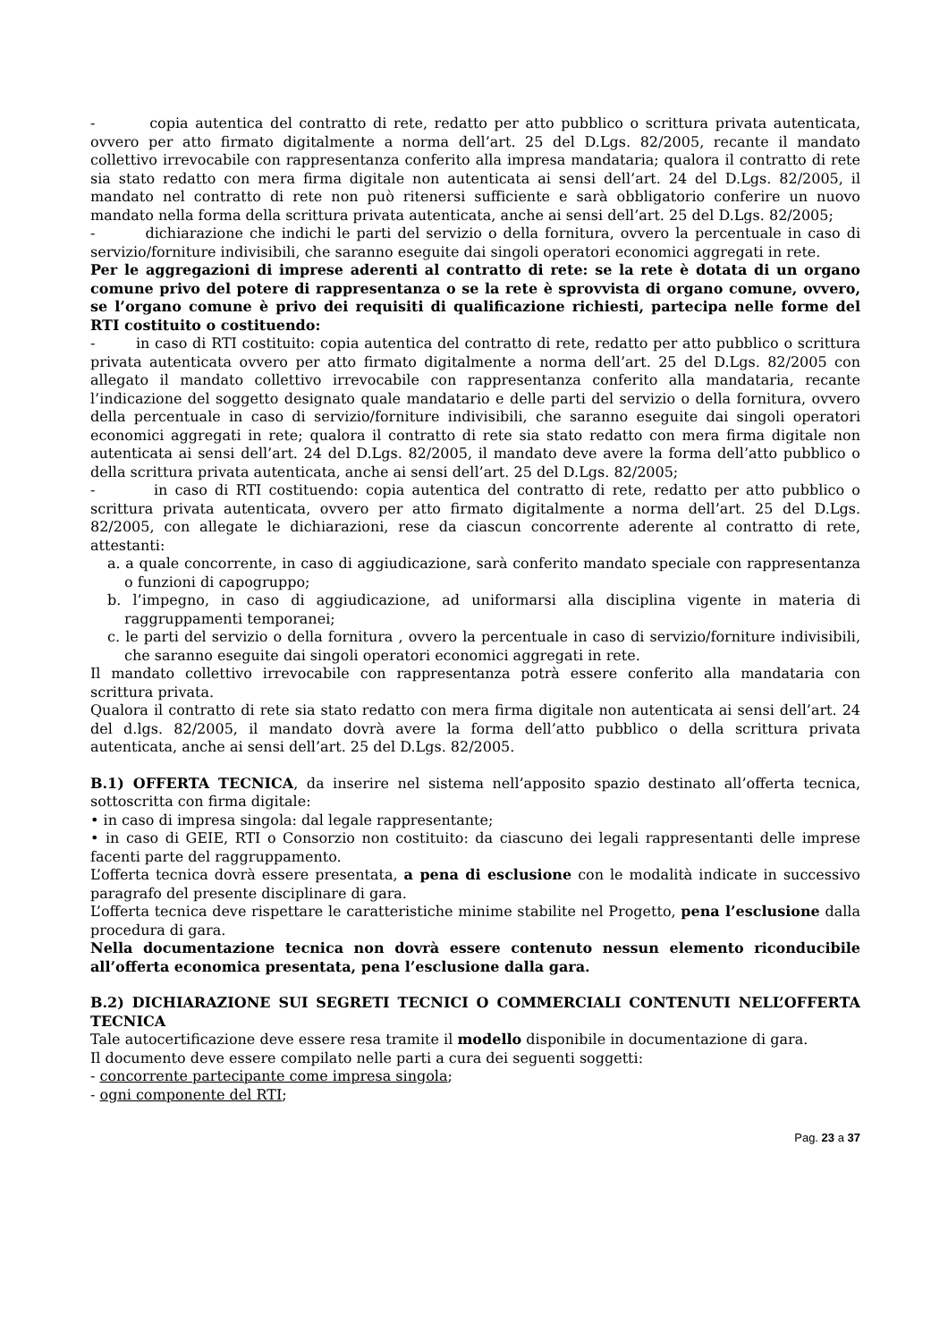- copia autentica del contratto di rete, redatto per atto pubblico o scrittura privata autenticata, ovvero per atto firmato digitalmente a norma dell’art. 25 del D.Lgs. 82/2005, recante il mandato collettivo irrevocabile con rappresentanza conferito alla impresa mandataria; qualora il contratto di rete sia stato redatto con mera firma digitale non autenticata ai sensi dell’art. 24 del D.Lgs. 82/2005, il mandato nel contratto di rete non può ritenersi sufficiente e sarà obbligatorio conferire un nuovo mandato nella forma della scrittura privata autenticata, anche ai sensi dell’art. 25 del D.Lgs. 82/2005;
- dichiarazione che indichi le parti del servizio o della fornitura, ovvero la percentuale in caso di servizio/forniture indivisibili, che saranno eseguite dai singoli operatori economici aggregati in rete.
Per le aggregazioni di imprese aderenti al contratto di rete: se la rete è dotata di un organo comune privo del potere di rappresentanza o se la rete è sprovvista di organo comune, ovvero, se l’organo comune è privo dei requisiti di qualificazione richiesti, partecipa nelle forme del RTI costituito o costituendo:
- in caso di RTI costituito: copia autentica del contratto di rete, redatto per atto pubblico o scrittura privata autenticata ovvero per atto firmato digitalmente a norma dell’art. 25 del D.Lgs. 82/2005 con allegato il mandato collettivo irrevocabile con rappresentanza conferito alla mandataria, recante l’indicazione del soggetto designato quale mandatario e delle parti del servizio o della fornitura, ovvero della percentuale in caso di servizio/forniture indivisibili, che saranno eseguite dai singoli operatori economici aggregati in rete; qualora il contratto di rete sia stato redatto con mera firma digitale non autenticata ai sensi dell’art. 24 del D.Lgs. 82/2005, il mandato deve avere la forma dell’atto pubblico o della scrittura privata autenticata, anche ai sensi dell’art. 25 del D.Lgs. 82/2005;
- in caso di RTI costituendo: copia autentica del contratto di rete, redatto per atto pubblico o scrittura privata autenticata, ovvero per atto firmato digitalmente a norma dell’art. 25 del D.Lgs. 82/2005, con allegate le dichiarazioni, rese da ciascun concorrente aderente al contratto di rete, attestanti:
a. a quale concorrente, in caso di aggiudicazione, sarà conferito mandato speciale con rappresentanza o funzioni di capogruppo;
b. l’impegno, in caso di aggiudicazione, ad uniformarsi alla disciplina vigente in materia di raggruppamenti temporanei;
c. le parti del servizio o della fornitura , ovvero la percentuale in caso di servizio/forniture indivisibili, che saranno eseguite dai singoli operatori economici aggregati in rete.
Il mandato collettivo irrevocabile con rappresentanza potrà essere conferito alla mandataria con scrittura privata.
Qualora il contratto di rete sia stato redatto con mera firma digitale non autenticata ai sensi dell’art. 24 del d.lgs. 82/2005, il mandato dovrà avere la forma dell’atto pubblico o della scrittura privata autenticata, anche ai sensi dell’art. 25 del D.Lgs. 82/2005.
B.1) OFFERTA TECNICA, da inserire nel sistema nell’apposito spazio destinato all’offerta tecnica, sottoscritta con firma digitale:
• in caso di impresa singola: dal legale rappresentante;
• in caso di GEIE, RTI o Consorzio non costituito: da ciascuno dei legali rappresentanti delle imprese facenti parte del raggruppamento.
L’offerta tecnica dovrà essere presentata, a pena di esclusione con le modalità indicate in successivo paragrafo del presente disciplinare di gara.
L’offerta tecnica deve rispettare le caratteristiche minime stabilite nel Progetto, pena l’esclusione dalla procedura di gara.
Nella documentazione tecnica non dovrà essere contenuto nessun elemento riconducibile all’offerta economica presentata, pena l’esclusione dalla gara.
B.2) DICHIARAZIONE SUI SEGRETI TECNICI O COMMERCIALI CONTENUTI NELL’OFFERTA TECNICA
Tale autocertificazione deve essere resa tramite il modello disponibile in documentazione di gara.
Il documento deve essere compilato nelle parti a cura dei seguenti soggetti:
- concorrente partecipante come impresa singola;
- ogni componente del RTI;
Pag. 23 a 37